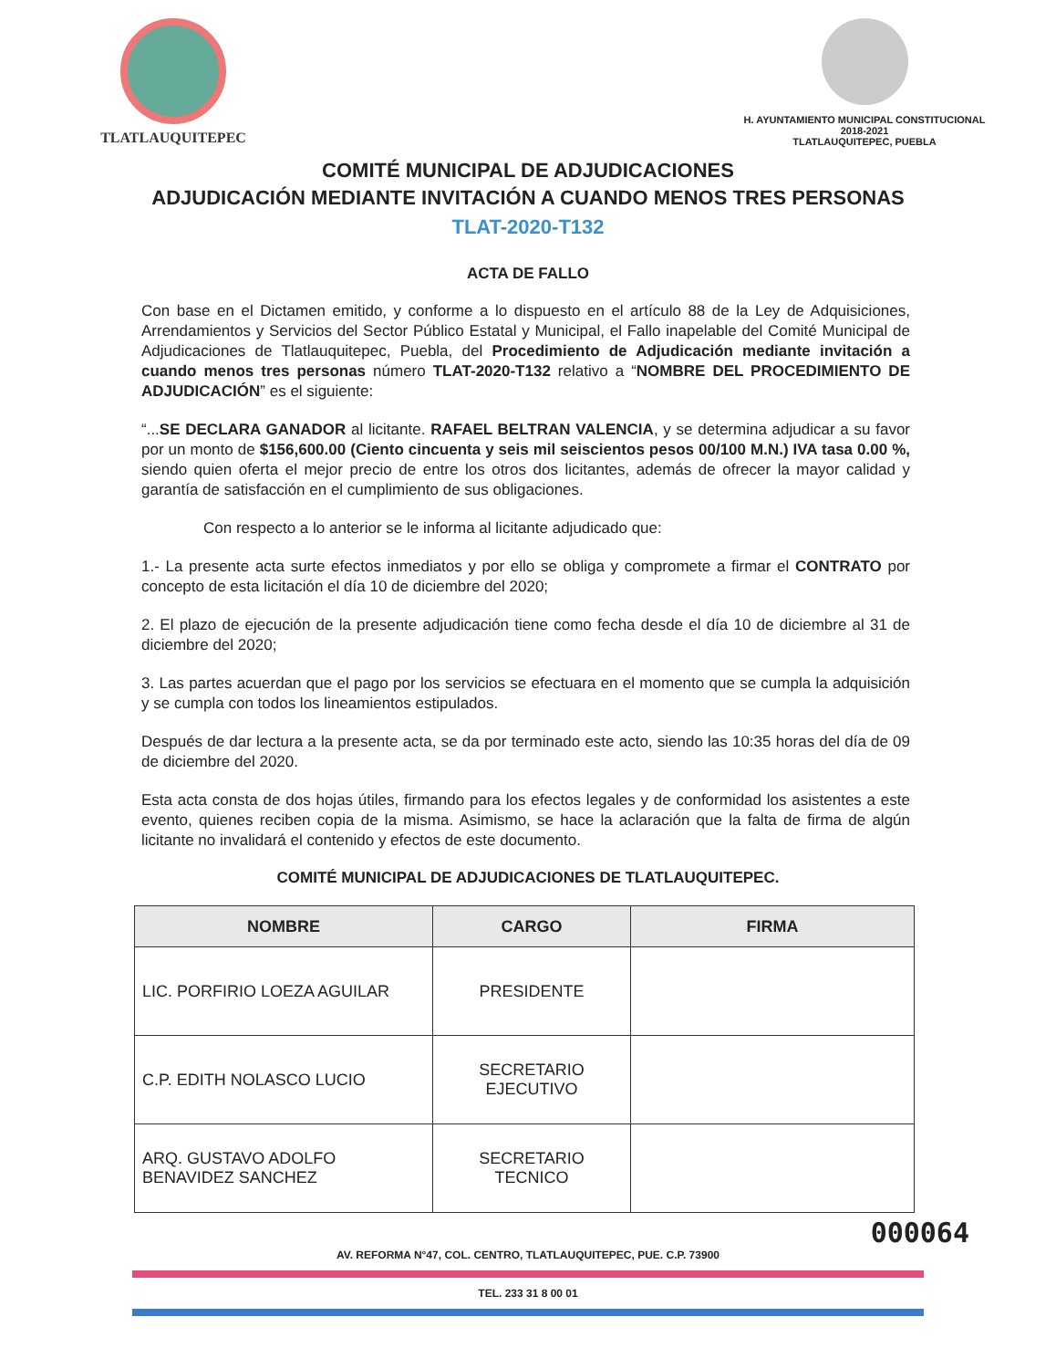TLATLAUQUITEPEC
H. AYUNTAMIENTO MUNICIPAL CONSTITUCIONAL
2018-2021
TLATLAUQUITEPEC, PUEBLA
COMITÉ MUNICIPAL DE ADJUDICACIONES
ADJUDICACIÓN MEDIANTE INVITACIÓN A CUANDO MENOS TRES PERSONAS
TLAT-2020-T132
ACTA DE FALLO
Con base en el Dictamen emitido, y conforme a lo dispuesto en el artículo 88 de la Ley de Adquisiciones, Arrendamientos y Servicios del Sector Público Estatal y Municipal, el Fallo inapelable del Comité Municipal de Adjudicaciones de Tlatlauquitepec, Puebla, del Procedimiento de Adjudicación mediante invitación a cuando menos tres personas número TLAT-2020-T132 relativo a “NOMBRE DEL PROCEDIMIENTO DE ADJUDICACIÓN” es el siguiente:
“...SE DECLARA GANADOR al licitante. RAFAEL BELTRAN VALENCIA, y se determina adjudicar a su favor por un monto de $156,600.00 (Ciento cincuenta y seis mil seiscientos pesos 00/100 M.N.) IVA tasa 0.00 %, siendo quien oferta el mejor precio de entre los otros dos licitantes, además de ofrecer la mayor calidad y garantía de satisfacción en el cumplimiento de sus obligaciones.
Con respecto a lo anterior se le informa al licitante adjudicado que:
1.- La presente acta surte efectos inmediatos y por ello se obliga y compromete a firmar el CONTRATO por concepto de esta licitación el día 10 de diciembre del 2020;
2. El plazo de ejecución de la presente adjudicación tiene como fecha desde el día 10 de diciembre al 31 de diciembre del 2020;
3. Las partes acuerdan que el pago por los servicios se efectuara en el momento que se cumpla la adquisición y se cumpla con todos los lineamientos estipulados.
Después de dar lectura a la presente acta, se da por terminado este acto, siendo las 10:35 horas del día de 09 de diciembre del 2020.
Esta acta consta de dos hojas útiles, firmando para los efectos legales y de conformidad los asistentes a este evento, quienes reciben copia de la misma. Asimismo, se hace la aclaración que la falta de firma de algún licitante no invalidará el contenido y efectos de este documento.
COMITÉ MUNICIPAL DE ADJUDICACIONES DE TLATLAUQUITEPEC.
| NOMBRE | CARGO | FIRMA |
| --- | --- | --- |
| LIC. PORFIRIO LOEZA AGUILAR | PRESIDENTE | |
| C.P. EDITH NOLASCO LUCIO | SECRETARIO EJECUTIVO | |
| ARQ. GUSTAVO ADOLFO BENAVIDEZ SANCHEZ | SECRETARIO TECNICO | |
000064
AV. REFORMA N°47, COL. CENTRO, TLATLAUQUITEPEC, PUE. C.P. 73900
TEL. 233 31 8 00 01